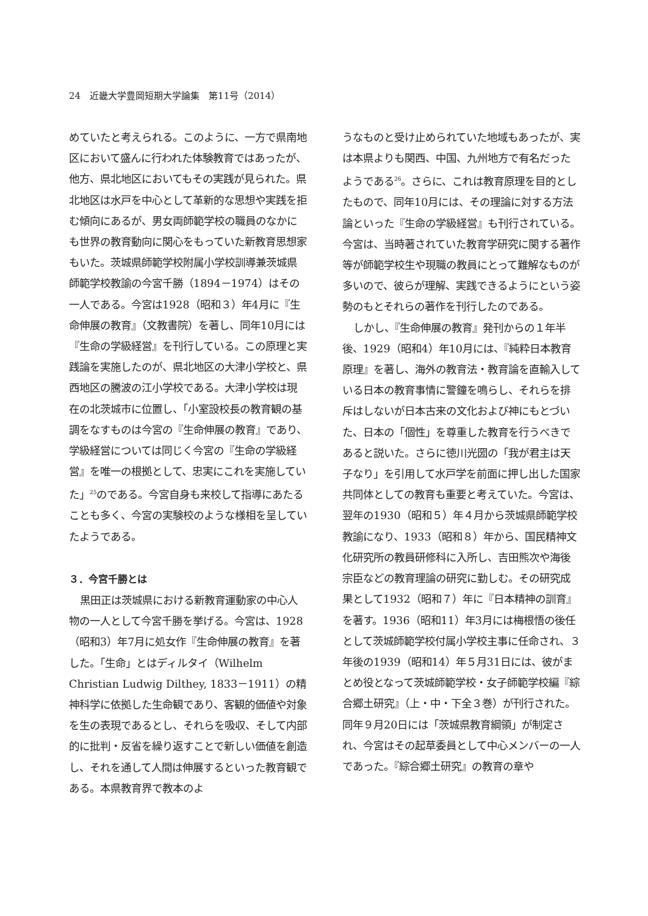24　近畿大学豊岡短期大学論集　第11号（2014）
めていたと考えられる。このように、一方で県南地区において盛んに行われた体験教育ではあったが、他方、県北地区においてもその実践が見られた。県北地区は水戸を中心として革新的な思想や実践を拒む傾向にあるが、男女両師範学校の職員のなかにも世界の教育動向に関心をもっていた新教育思想家もいた。茨城県師範学校附属小学校訓導兼茨城県師範学校教諭の今宮千勝（1894－1974）はその一人である。今宮は1928（昭和３）年4月に『生命伸展の教育』（文教書院）を著し、同年10月には『生命の学級経営』を刊行している。この原理と実践論を実施したのが、県北地区の大津小学校と、県西地区の騰波の江小学校である。大津小学校は現在の北茨城市に位置し、「小室設校長の教育観の基調をなすものは今宮の『生命伸展の教育』であり、学級経営については同じく今宮の『生命の学級経営』を唯一の根拠として、忠実にこれを実施していた」<sup>25</sup>のである。今宮自身も来校して指導にあたることも多く、今宮の実験校のような様相を呈していたようである。
３．今宮千勝とは
黒田正は茨城県における新教育運動家の中心人物の一人として今宮千勝を挙げる。今宮は、1928（昭和3）年7月に処女作『生命伸展の教育』を著した。「生命」とはディルタイ（Wilhelm Christian Ludwig Dilthey, 1833－1911）の精神科学に依拠した生命観であり、客観的価値や対象を生の表現であるとし、それらを吸収、そして内部的に批判・反省を繰り返すことで新しい価値を創造し、それを通して人間は伸展するといった教育観である。本県教育界で教本のよ
うなものと受け止められていた地域もあったが、実は本県よりも関西、中国、九州地方で有名だったようである<sup>26</sup>。さらに、これは教育原理を目的としたもので、同年10月には、その理論に対する方法論といった『生命の学級経営』も刊行されている。今宮は、当時著されていた教育学研究に関する著作等が師範学校生や現職の教員にとって難解なものが多いので、彼らが理解、実践できるようにという姿勢のもとそれらの著作を刊行したのである。
しかし、『生命伸展の教育』発刊からの１年半後、1929（昭和4）年10月には、『純粋日本教育原理』を著し、海外の教育法・教育論を直輸入している日本の教育事情に警鐘を鳴らし、それらを排斥はしないが日本古来の文化および神にもとづいた、日本の「個性」を尊重した教育を行うべきであると説いた。さらに徳川光圀の「我が君主は天子なり」を引用して水戸学を前面に押し出した国家共同体としての教育も重要と考えていた。今宮は、翌年の1930（昭和５）年４月から茨城県師範学校教諭になり、1933（昭和８）年から、国民精神文化研究所の教員研修科に入所し、吉田熊次や海後宗臣などの教育理論の研究に勤しむ。その研究成果として1932（昭和７）年に『日本精神の訓育』を著す。1936（昭和11）年3月には梅根悟の後任として茨城師範学校付属小学校主事に任命され、３年後の1939（昭和14）年５月31日には、彼がまとめ役となって茨城師範学校・女子師範学校編『綜合郷土研究』（上・中・下全３巻）が刊行された。同年９月20日には「茨城県教育綱領」が制定され、今宮はその起草委員として中心メンバーの一人であった。『綜合郷土研究』の教育の章や